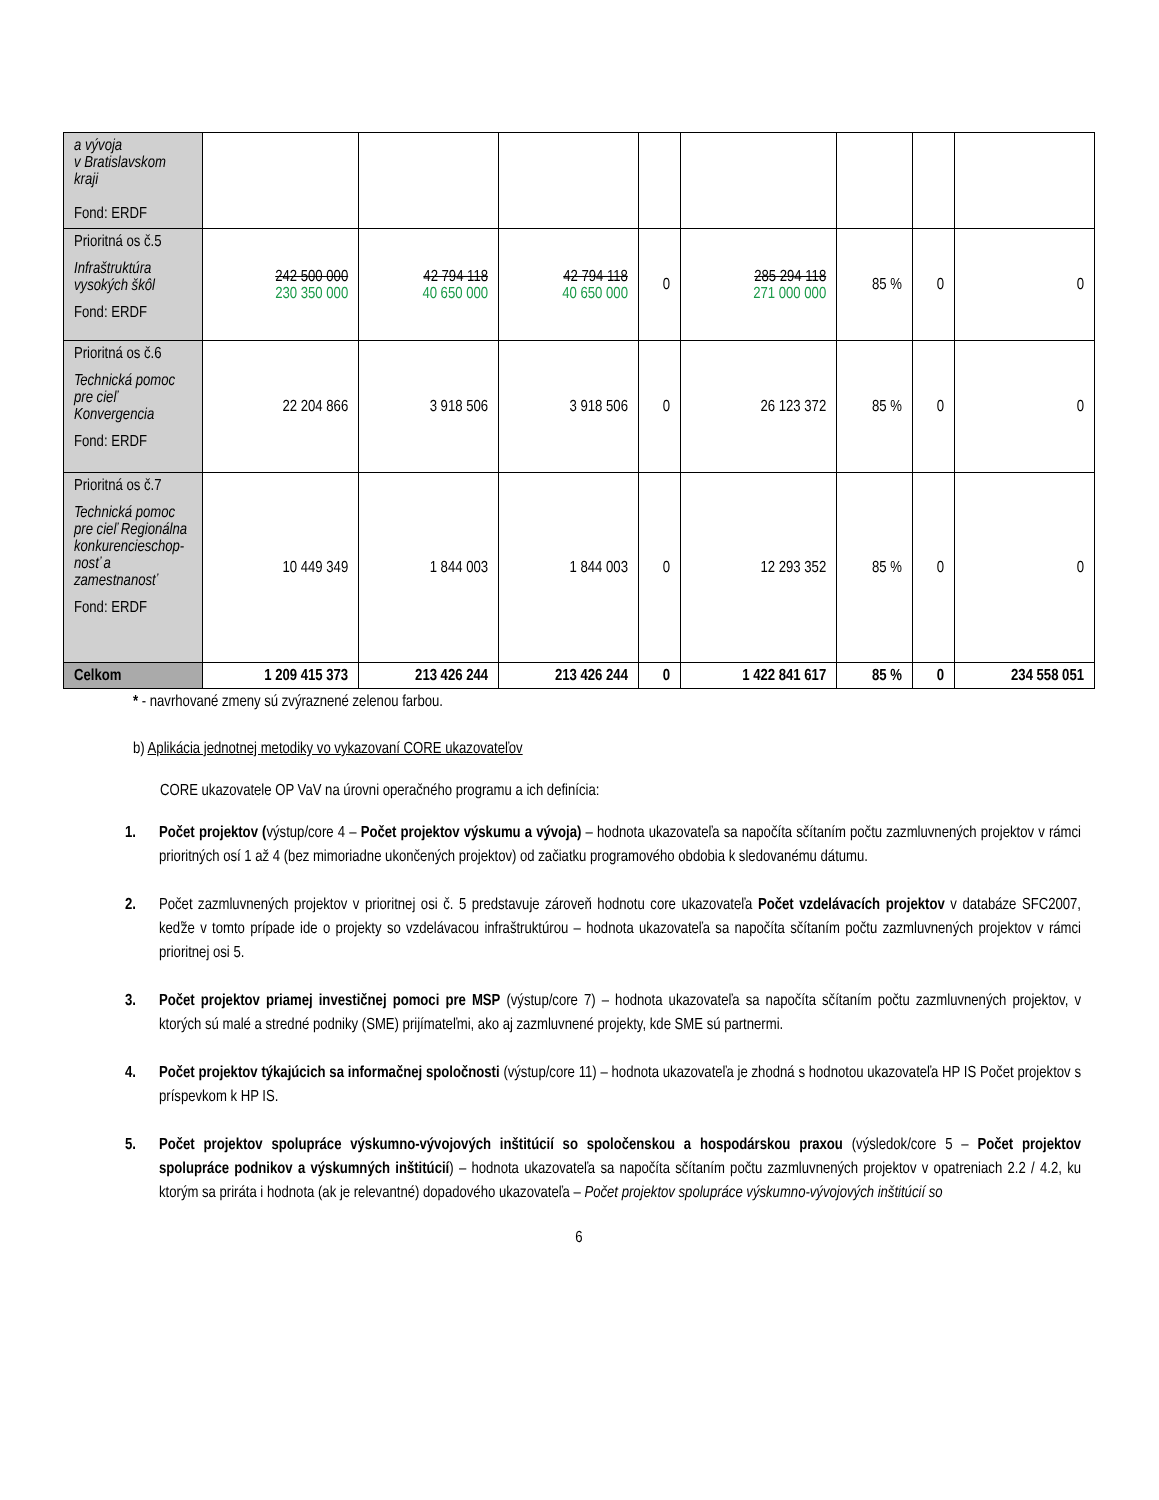| a vývoja v Bratislavskom kraji Fond: ERDF | | | | | | | | |
| Prioritná os č.5 Infraštruktúra vysokých škôl Fond: ERDF | 242 500 000 230 350 000 | 42 794 118 40 650 000 | 42 794 118 40 650 000 | 0 | 285 294 118 271 000 000 | 85 % | 0 | 0 |
| Prioritná os č.6 Technická pomoc pre cieľ Konvergencia Fond: ERDF | 22 204 866 | 3 918 506 | 3 918 506 | 0 | 26 123 372 | 85 % | 0 | 0 |
| Prioritná os č.7 Technická pomoc pre cieľ Regionálna konkurencieschop-nosť a zamestnanosť Fond: ERDF | 10 449 349 | 1 844 003 | 1 844 003 | 0 | 12 293 352 | 85 % | 0 | 0 |
| Celkom | 1 209 415 373 | 213 426 244 | 213 426 244 | 0 | 1 422 841 617 | 85 % | 0 | 234 558 051 |
* - navrhované zmeny sú zvýraznené zelenou farbou.
b) Aplikácia jednotnej metodiky vo vykazovaní CORE ukazovateľov
CORE ukazovatele OP VaV na úrovni operačného programu a ich definícia:
1. Počet projektov (výstup/core 4 – Počet projektov výskumu a vývoja) – hodnota ukazovateľa sa napočíta sčítaním počtu zazmluvnených projektov v rámci prioritných osí 1 až 4 (bez mimoriadne ukončených projektov) od začiatku programového obdobia k sledovanému dátumu.
2. Počet zazmluvnených projektov v prioritnej osi č. 5 predstavuje zároveň hodnotu core ukazovateľa Počet vzdelávacích projektov v databáze SFC2007, keďže v tomto prípade ide o projekty so vzdelávacou infraštruktúrou – hodnota ukazovateľa sa napočíta sčítaním počtu zazmluvnených projektov v rámci prioritnej osi 5.
3. Počet projektov priamej investičnej pomoci pre MSP (výstup/core 7) – hodnota ukazovateľa sa napočíta sčítaním počtu zazmluvnených projektov, v ktorých sú malé a stredné podniky (SME) prijímateľmi, ako aj zazmluvnené projekty, kde SME sú partnermi.
4. Počet projektov týkajúcich sa informačnej spoločnosti (výstup/core 11) – hodnota ukazovateľa je zhodná s hodnotou ukazovateľa HP IS Počet projektov s príspevkom k HP IS.
5. Počet projektov spolupráce výskumno-vývojových inštitúcií so spoločenskou a hospodárskou praxou (výsledok/core 5 – Počet projektov spolupráce podnikov a výskumných inštitúcií) – hodnota ukazovateľa sa napočíta sčítaním počtu zazmluvnených projektov v opatreniach 2.2 / 4.2, ku ktorým sa priráta i hodnota (ak je relevantné) dopadového ukazovateľa – Počet projektov spolupráce výskumno-vývojových inštitúcií so
6